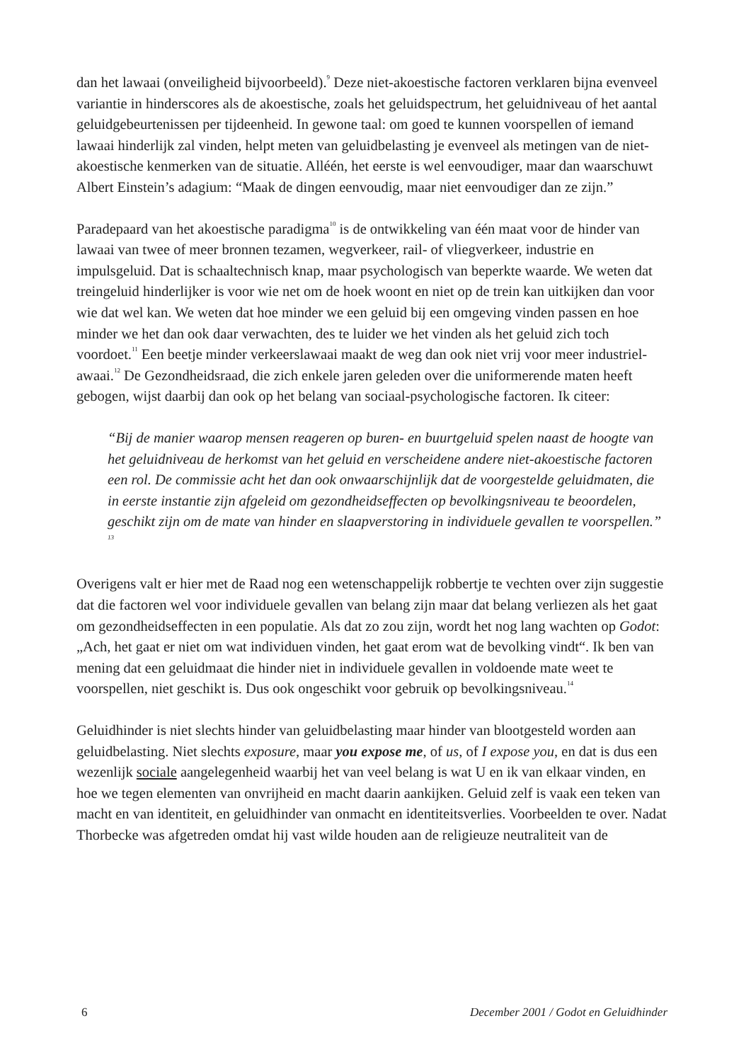dan het lawaai (onveiligheid bijvoorbeeld).<sup>9</sup> Deze niet-akoestische factoren verklaren bijna evenveel variantie in hinderscores als de akoestische, zoals het geluidspectrum, het geluidniveau of het aantal geluidgebeurtenissen per tijdeenheid. In gewone taal: om goed te kunnen voorspellen of iemand lawaai hinderlijk zal vinden, helpt meten van geluidbelasting je evenveel als metingen van de niet-akoestische kenmerken van de situatie. Alléén, het eerste is wel eenvoudiger, maar dan waarschuwt Albert Einstein’s adagium: “Maak de dingen eenvoudig, maar niet eenvoudiger dan ze zijn.”
Paradepaard van het akoestische paradigma<sup>10</sup> is de ontwikkeling van één maat voor de hinder van lawaai van twee of meer bronnen tezamen, wegverkeer, rail- of vliegverkeer, industrie en impulsgeluid. Dat is schaaltechnisch knap, maar psychologisch van beperkte waarde. We weten dat treingeluid hinderlijker is voor wie net om de hoek woont en niet op de trein kan uitkijken dan voor wie dat wel kan. We weten dat hoe minder we een geluid bij een omgeving vinden passen en hoe minder we het dan ook daar verwachten, des te luider we het vinden als het geluid zich toch voordoet.<sup>11</sup> Een beetje minder verkeerslawaai maakt de weg dan ook niet vrij voor meer industriel-awaai.<sup>12</sup> De Gezondheidsraad, die zich enkele jaren geleden over die uniformerende maten heeft gebogen, wijst daarbij dan ook op het belang van sociaal-psychologische factoren. Ik citeer:
“Bij de manier waarop mensen reageren op buren- en buurtgeluid spelen naast de hoogte van het geluidniveau de herkomst van het geluid en verscheidene andere niet-akoestische factoren een rol. De commissie acht het dan ook onwaarschijnlijk dat de voorgestelde geluidmaten, die in eerste instantie zijn afgeleid om gezondheidseffecten op bevolkingsniveau te beoordelen, geschikt zijn om de mate van hinder en slaapverstoring in individuele gevallen te voorspellen.” <sup>13</sup>
Overigens valt er hier met de Raad nog een wetenschappelijk robbertje te vechten over zijn suggestie dat die factoren wel voor individuele gevallen van belang zijn maar dat belang verliezen als het gaat om gezondheidseffecten in een populatie. Als dat zo zou zijn, wordt het nog lang wachten op Godot: „Ach, het gaat er niet om wat individuen vinden, het gaat erom wat de bevolking vindt“. Ik ben van mening dat een geluidmaat die hinder niet in individuele gevallen in voldoende mate weet te voorspellen, niet geschikt is. Dus ook ongeschikt voor gebruik op bevolkingsniveau.<sup>14</sup>
Geluidhinder is niet slechts hinder van geluidbelasting maar hinder van blootgesteld worden aan geluidbelasting. Niet slechts exposure, maar you expose me, of us, of I expose you, en dat is dus een wezenlijk sociale aangelegenheid waarbij het van veel belang is wat U en ik van elkaar vinden, en hoe we tegen elementen van onvrijheid en macht daarin aankijken. Geluid zelf is vaak een teken van macht en van identiteit, en geluidhinder van onmacht en identiteitsverlies. Voorbeelden te over. Nadat Thorbecke was afgetreden omdat hij vast wilde houden aan de religieuze neutraliteit van de
6 December 2001 / Godot en Geluidhinder